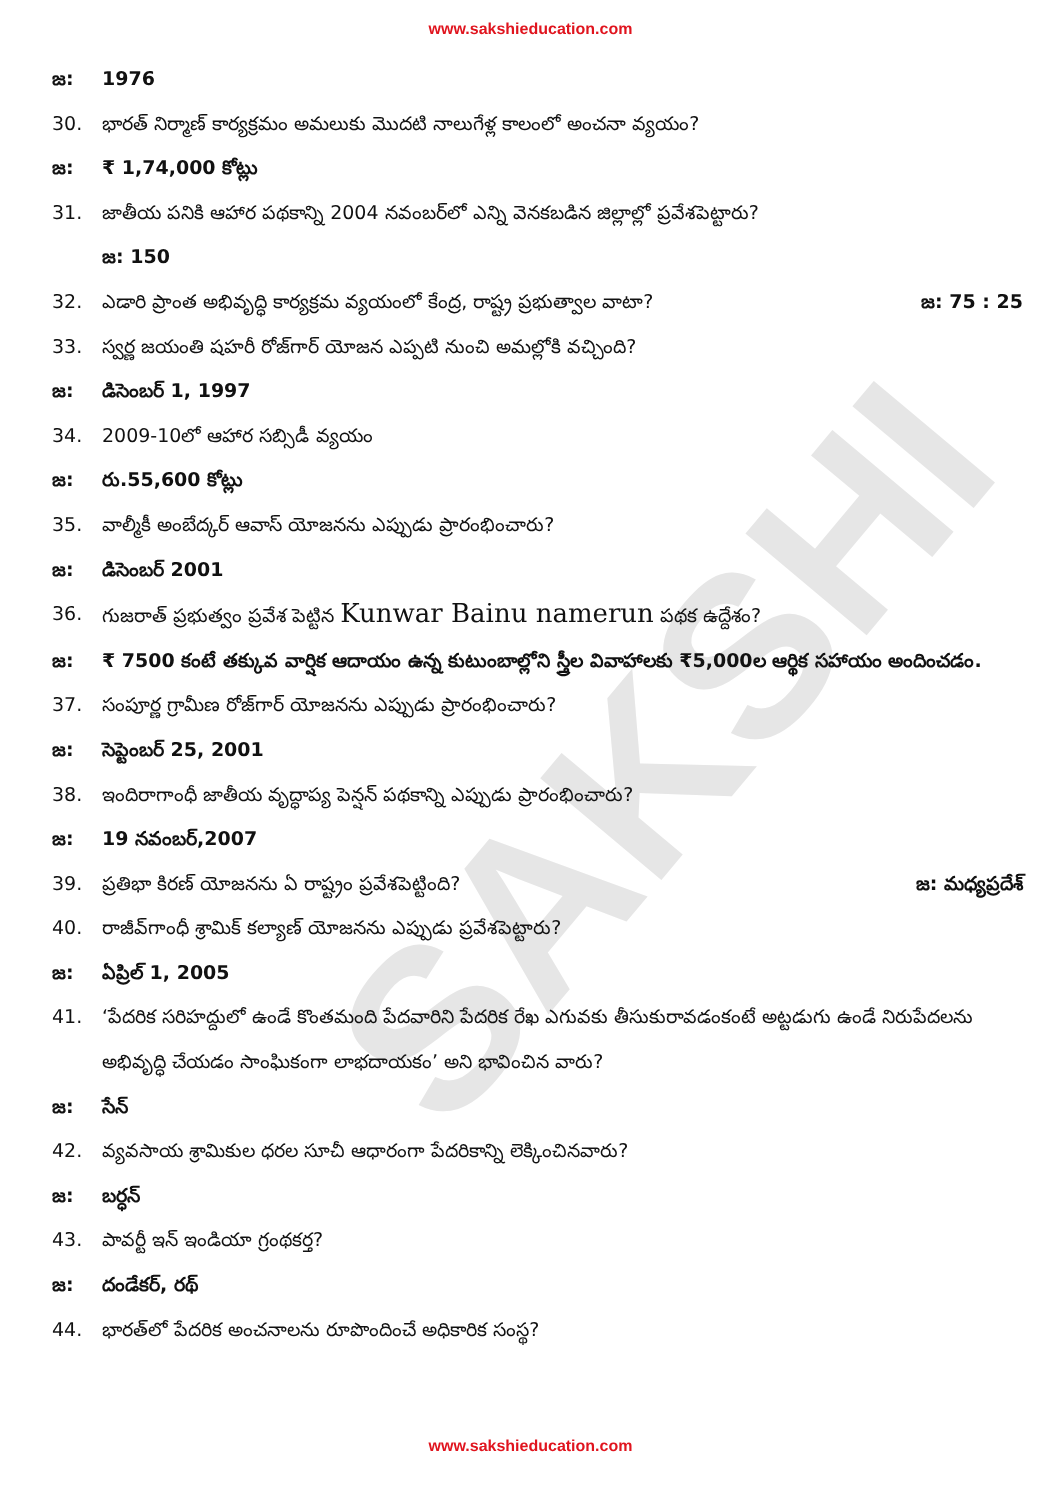SAKSHI
www.sakshieducation.com
జ: 1976
30. భారత్ నిర్మాణ్ కార్యక్రమం అమలుకు మొదటి నాలుగేళ్ల కాలంలో అంచనా వ్యయం?
జ: ₹ 1,74,000 కోట్లు
31. జాతీయ పనికి ఆహార పథకాన్ని 2004 నవంబర్‌లో ఎన్ని వెనకబడిన జిల్లాల్లో ప్రవేశపెట్టారు?
జ: 150
32. ఎడారి ప్రాంత అభివృద్ధి కార్యక్రమ వ్యయంలో కేంద్ర, రాష్ట్ర ప్రభుత్వాల వాటా? జ: 75 : 25
33. స్వర్ణ జయంతి షహరీ రోజ్‌గార్ యోజన ఎప్పటి నుంచి అమల్లోకి వచ్చింది?
జ: డిసెంబర్ 1, 1997
34. 2009-10లో ఆహార సబ్సిడీ వ్యయం
జ: రు.55,600 కోట్లు
35. వాల్మీకీ అంబేద్కర్ ఆవాస్ యోజనను ఎప్పుడు ప్రారంభించారు?
జ: డిసెంబర్ 2001
36. గుజరాత్ ప్రభుత్వం ప్రవేశ పెట్టిన Kunwar Bainu namerun పథక ఉద్దేశం?
జ: ₹ 7500 కంటే తక్కువ వార్షిక ఆదాయం ఉన్న కుటుంబాల్లోని స్త్రీల వివాహాలకు ₹5,000ల ఆర్థిక సహాయం అందించడం.
37. సంపూర్ణ గ్రామీణ రోజ్‌గార్ యోజనను ఎప్పుడు ప్రారంభించారు?
జ: సెప్టెంబర్ 25, 2001
38. ఇందిరాగాంధీ జాతీయ వృద్ధాప్య పెన్షన్ పథకాన్ని ఎప్పుడు ప్రారంభించారు?
జ: 19 నవంబర్,2007
39. ప్రతిభా కిరణ్ యోజనను ఏ రాష్ట్రం ప్రవేశపెట్టింది? జ: మధ్యప్రదేశ్
40. రాజీవ్‌గాంధీ శ్రామిక్ కల్యాణ్ యోజనను ఎప్పుడు ప్రవేశపెట్టారు?
జ: ఏప్రిల్ 1, 2005
41. ‘పేదరిక సరిహద్దులో ఉండే కొంతమంది పేదవారిని పేదరిక రేఖ ఎగువకు తీసుకురావడంకంటే అట్టడుగు ఉండే నిరుపేదలను అభివృద్ధి చేయడం సాంఘికంగా లాభదాయకం’ అని భావించిన వారు?
జ: సేన్
42. వ్యవసాయ శ్రామికుల ధరల సూచీ ఆధారంగా పేదరికాన్ని లెక్కించినవారు?
జ: బర్ధన్
43. పావర్టీ ఇన్ ఇండియా గ్రంథకర్త?
జ: దండేకర్, రథ్
44. భారత్‌లో పేదరిక అంచనాలను రూపొందించే అధికారిక సంస్థ?
www.sakshieducation.com